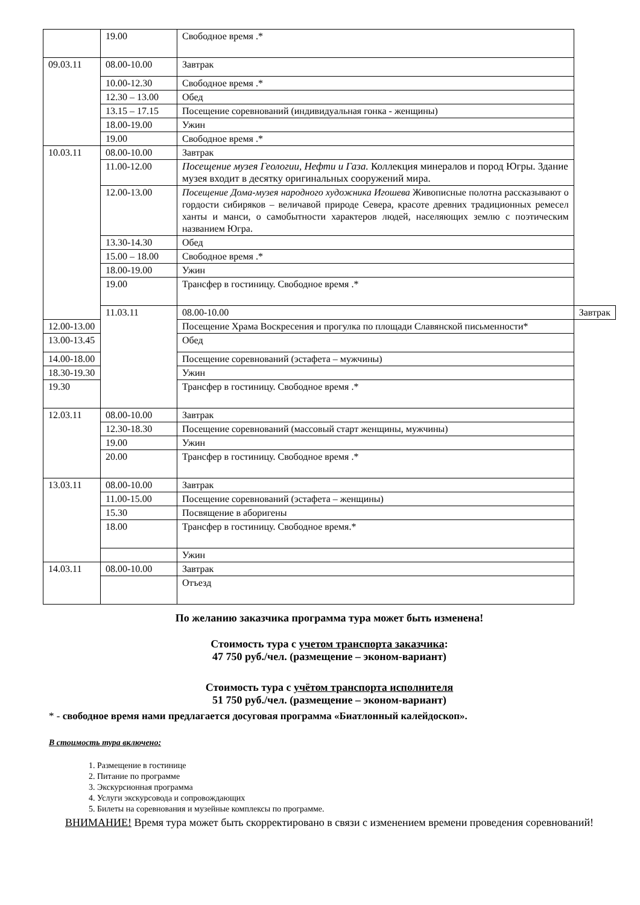| | 19.00 | Свободное время .* | |
| 09.03.11 | 08.00-10.00 | Завтрак | |
| | 10.00-12.30 | Свободное время .* | |
| | 12.30 – 13.00 | Обед | |
| | 13.15 – 17.15 | Посещение соревнований (индивидуальная гонка - женщины) | |
| | 18.00-19.00 | Ужин | |
| | 19.00 | Свободное время .* | |
| 10.03.11 | 08.00-10.00 | Завтрак | |
| | 11.00-12.00 | Посещение музея Геологии, Нефти и Газа. Коллекция минералов и пород Югры. Здание музея входит в десятку оригинальных сооружений мира. | |
| | 12.00-13.00 | Посещение Дома-музея народного художника Игошева Живописные полотна рассказывают о гордости сибиряков – величавой природе Севера, красоте древних традиционных ремесел ханты и манси, о самобытности характеров людей, населяющих землю с поэтическим названием Югра. | |
| | 13.30-14.30 | Обед | |
| | 15.00 – 18.00 | Свободное время .* | |
| | 18.00-19.00 | Ужин | |
| | 19.00 | Трансфер в гостиницу. Свободное время .* | |
| | 11.03.11 | 08.00-10.00 | Завтрак |
| 12.00-13.00 | | Посещение Храма Воскресения и прогулка по площади Славянской письменности* | |
| 13.00-13.45 | | Обед | |
| 14.00-18.00 | | Посещение соревнований (эстафета – мужчины) | |
| 18.30-19.30 | | Ужин | |
| 19.30 | | Трансфер в гостиницу. Свободное время .* | |
| 12.03.11 | 08.00-10.00 | Завтрак | |
| | 12.30-18.30 | Посещение соревнований (массовый старт женщины, мужчины) | |
| | 19.00 | Ужин | |
| | 20.00 | Трансфер в гостиницу. Свободное время .* | |
| 13.03.11 | 08.00-10.00 | Завтрак | |
| | 11.00-15.00 | Посещение соревнований (эстафета – женщины) | |
| | 15.30 | Посвящение в аборигены | |
| | 18.00 | Трансфер в гостиницу. Свободное время.* | |
| | | Ужин | |
| 14.03.11 | 08.00-10.00 | Завтрак | |
| | | Отъезд | |
По желанию заказчика программа тура может быть изменена!
Стоимость тура с учетом транспорта заказчика:
47 750 руб./чел. (размещение – эконом-вариант)
Стоимость тура с учётом транспорта исполнителя
51 750 руб./чел. (размещение – эконом-вариант)
* - свободное время нами предлагается досуговая программа «Биатлонный калейдоскоп».
В стоимость тура включено:
1. Размещение в гостинице
2. Питание по программе
3. Экскурсионная программа
4. Услуги экскурсовода и сопровождающих
5. Билеты на соревнования и музейные комплексы по программе.
ВНИМАНИЕ! Время тура может быть скорректировано в связи с изменением времени проведения соревнований!